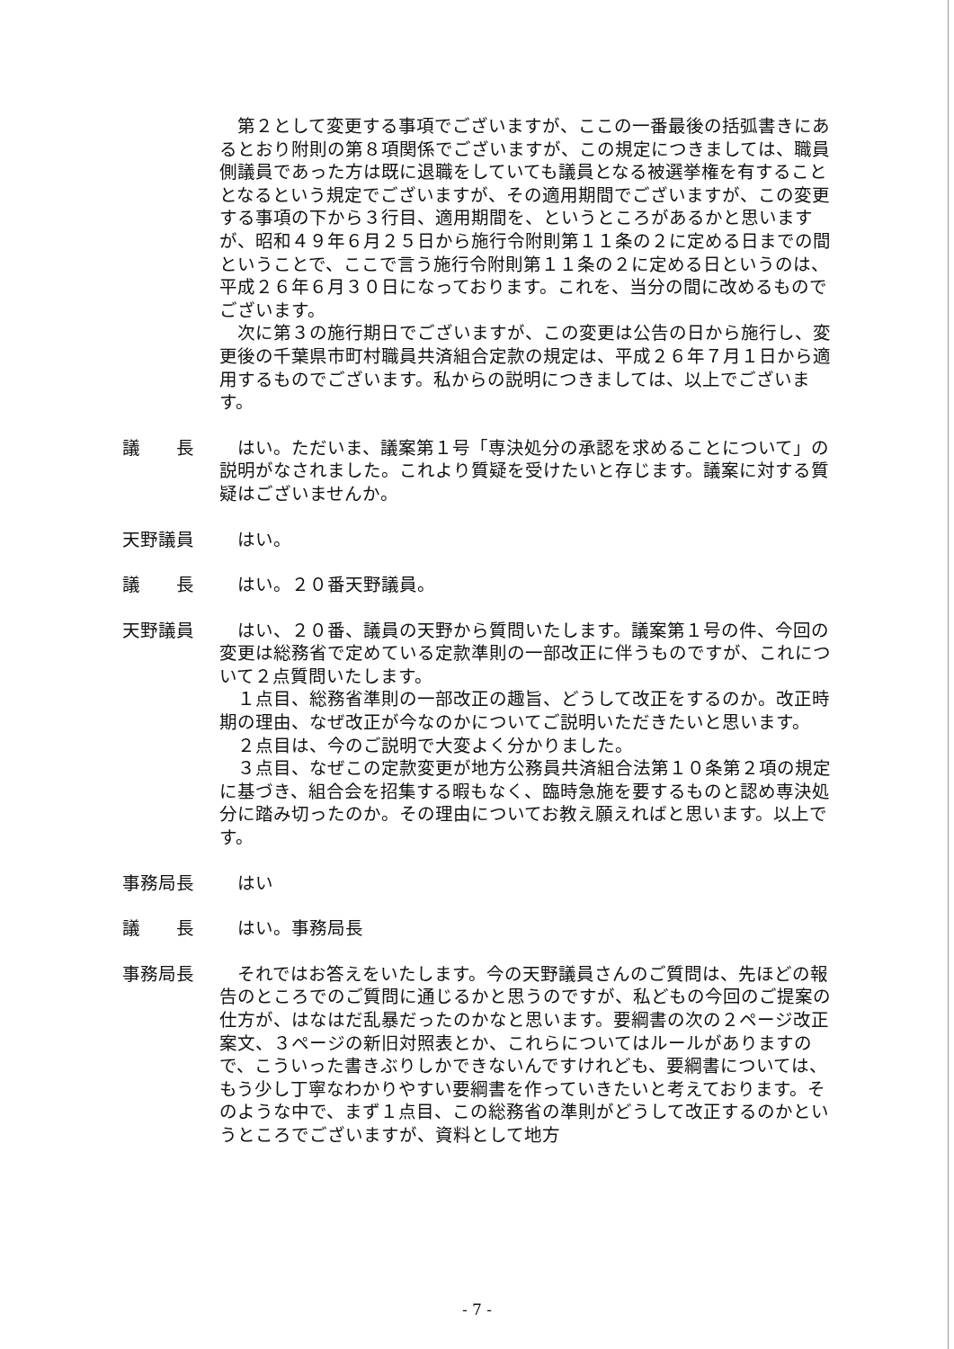第２として変更する事項でございますが、ここの一番最後の括弧書きにあるとおり附則の第８項関係でございますが、この規定につきましては、職員側議員であった方は既に退職をしていても議員となる被選挙権を有することとなるという規定でございますが、その適用期間でございますが、この変更する事項の下から３行目、適用期間を、というところがあるかと思いますが、昭和４９年６月２５日から施行令附則第１１条の２に定める日までの間ということで、ここで言う施行令附則第１１条の２に定める日というのは、平成２６年６月３０日になっております。これを、当分の間に改めるものでございます。
次に第３の施行期日でございますが、この変更は公告の日から施行し、変更後の千葉県市町村職員共済組合定款の規定は、平成２６年７月１日から適用するものでございます。私からの説明につきましては、以上でございます。
議　　長 はい。ただいま、議案第１号「専決処分の承認を求めることについて」の説明がなされました。これより質疑を受けたいと存じます。議案に対する質疑はございませんか。
天野議員 はい。
議　　長 はい。２０番天野議員。
天野議員 はい、２０番、議員の天野から質問いたします。議案第１号の件、今回の変更は総務省で定めている定款準則の一部改正に伴うものですが、これについて２点質問いたします。
１点目、総務省準則の一部改正の趣旨、どうして改正をするのか。改正時期の理由、なぜ改正が今なのかについてご説明いただきたいと思います。
２点目は、今のご説明で大変よく分かりました。
３点目、なぜこの定款変更が地方公務員共済組合法第１０条第２項の規定に基づき、組合会を招集する暇もなく、臨時急施を要するものと認め専決処分に踏み切ったのか。その理由についてお教え願えればと思います。以上です。
事務局長 はい
議　　長 はい。事務局長
事務局長 それではお答えをいたします。今の天野議員さんのご質問は、先ほどの報告のところでのご質問に通じるかと思うのですが、私どもの今回のご提案の仕方が、はなはだ乱暴だったのかなと思います。要綱書の次の２ページ改正案文、３ページの新旧対照表とか、これらについてはルールがありますので、こういった書きぶりしかできないんですけれども、要綱書については、もう少し丁寧なわかりやすい要綱書を作っていきたいと考えております。そのような中で、まず１点目、この総務省の準則がどうして改正するのかというところでございますが、資料として地方
- 7 -